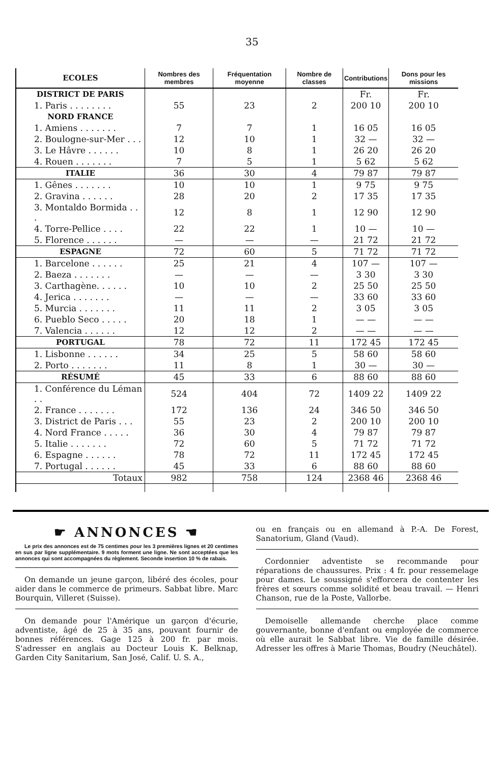35
| ECOLES | Nombres des membres | Fréquentation moyenne | Nombre de classes | Contributions | Dons pour les missions |
| --- | --- | --- | --- | --- | --- |
| DISTRICT DE PARIS | | | | Fr. | Fr. |
| 1. Paris . . . . . . . . | 55 | 23 | 2 | 200 10 | 200 10 |
| NORD FRANCE | | | | | |
| 1. Amiens . . . . . . . | 7 | 7 | 1 | 16 05 | 16 05 |
| 2. Boulogne-sur-Mer . . . | 12 | 10 | 1 | 32 — | 32 — |
| 3. Le Hâvre . . . . . . | 10 | 8 | 1 | 26 20 | 26 20 |
| 4. Rouen . . . . . . . | 7 | 5 | 1 | 5 62 | 5 62 |
| ITALIE | 36 | 30 | 4 | 79 87 | 79 87 |
| 1. Gênes . . . . . . . | 10 | 10 | 1 | 9 75 | 9 75 |
| 2. Gravina . . . . . . | 28 | 20 | 2 | 17 35 | 17 35 |
| 3. Montaldo Bormida . . . | 12 | 8 | 1 | 12 90 | 12 90 |
| 4. Torre-Pellice . . . . | 22 | 22 | 1 | 10 — | 10 — |
| 5. Florence . . . . . . | — | — | — | 21 72 | 21 72 |
| ESPAGNE | 72 | 60 | 5 | 71 72 | 71 72 |
| 1. Barcelone . . . . . . | 25 | 21 | 4 | 107 — | 107 — |
| 2. Baeza . . . . . . . | — | — | — | 3 30 | 3 30 |
| 3. Carthagène. . . . . . | 10 | 10 | 2 | 25 50 | 25 50 |
| 4. Jerica . . . . . . . | — | — | — | 33 60 | 33 60 |
| 5. Murcia . . . . . . . | 11 | 11 | 2 | 3 05 | 3 05 |
| 6. Pueblo Seco . . . . . | 20 | 18 | 1 | — — | — — |
| 7. Valencia . . . . . . | 12 | 12 | 2 | — — | — — |
| PORTUGAL | 78 | 72 | 11 | 172 45 | 172 45 |
| 1. Lisbonne . . . . . . | 34 | 25 | 5 | 58 60 | 58 60 |
| 2. Porto . . . . . . . | 11 | 8 | 1 | 30 — | 30 — |
| RÉSUMÉ | 45 | 33 | 6 | 88 60 | 88 60 |
| 1. Conférence du Léman . . | 524 | 404 | 72 | 1409 22 | 1409 22 |
| 2. France . . . . . . . | 172 | 136 | 24 | 346 50 | 346 50 |
| 3. District de Paris . . . | 55 | 23 | 2 | 200 10 | 200 10 |
| 4. Nord France . . . . . | 36 | 30 | 4 | 79 87 | 79 87 |
| 5. Italie . . . . . . . | 72 | 60 | 5 | 71 72 | 71 72 |
| 6. Espagne . . . . . . | 78 | 72 | 11 | 172 45 | 172 45 |
| 7. Portugal . . . . . . | 45 | 33 | 6 | 88 60 | 88 60 |
| Totaux | 982 | 758 | 124 | 2368 46 | 2368 46 |
☛ ANNONCES ☚
Le prix des annonces est de 75 centimes pour les 3 premières lignes et 20 centimes en sus par ligne supplémentaire. 9 mots forment une ligne. Ne sont acceptées que les annonces qui sont accompagnées du règlement. Seconde insertion 10 % de rabais.
On demande un jeune garçon, libéré des écoles, pour aider dans le commerce de primeurs. Sabbat libre. Marc Bourquin, Villeret (Suisse).
On demande pour l'Amérique un garçon d'écurie, adventiste, âgé de 25 à 35 ans, pouvant fournir de bonnes références. Gage 125 à 200 fr. par mois. S'adresser en anglais au Docteur Louis K. Belknap, Garden City Sanitarium, San José, Calif. U. S. A.,
ou en français ou en allemand à P.-A. De Forest, Sanatorium, Gland (Vaud).
Cordonnier adventiste se recommande pour réparations de chaussures. Prix : 4 fr. pour ressemelage pour dames. Le soussigné s'efforcera de contenter les frères et sœurs comme solidité et beau travail. — Henri Chanson, rue de la Poste, Vallorbe.
Demoiselle allemande cherche place comme gouvernante, bonne d'enfant ou employée de commerce où elle aurait le Sabbat libre. Vie de famille désirée. Adresser les offres à Marie Thomas, Boudry (Neuchâtel).